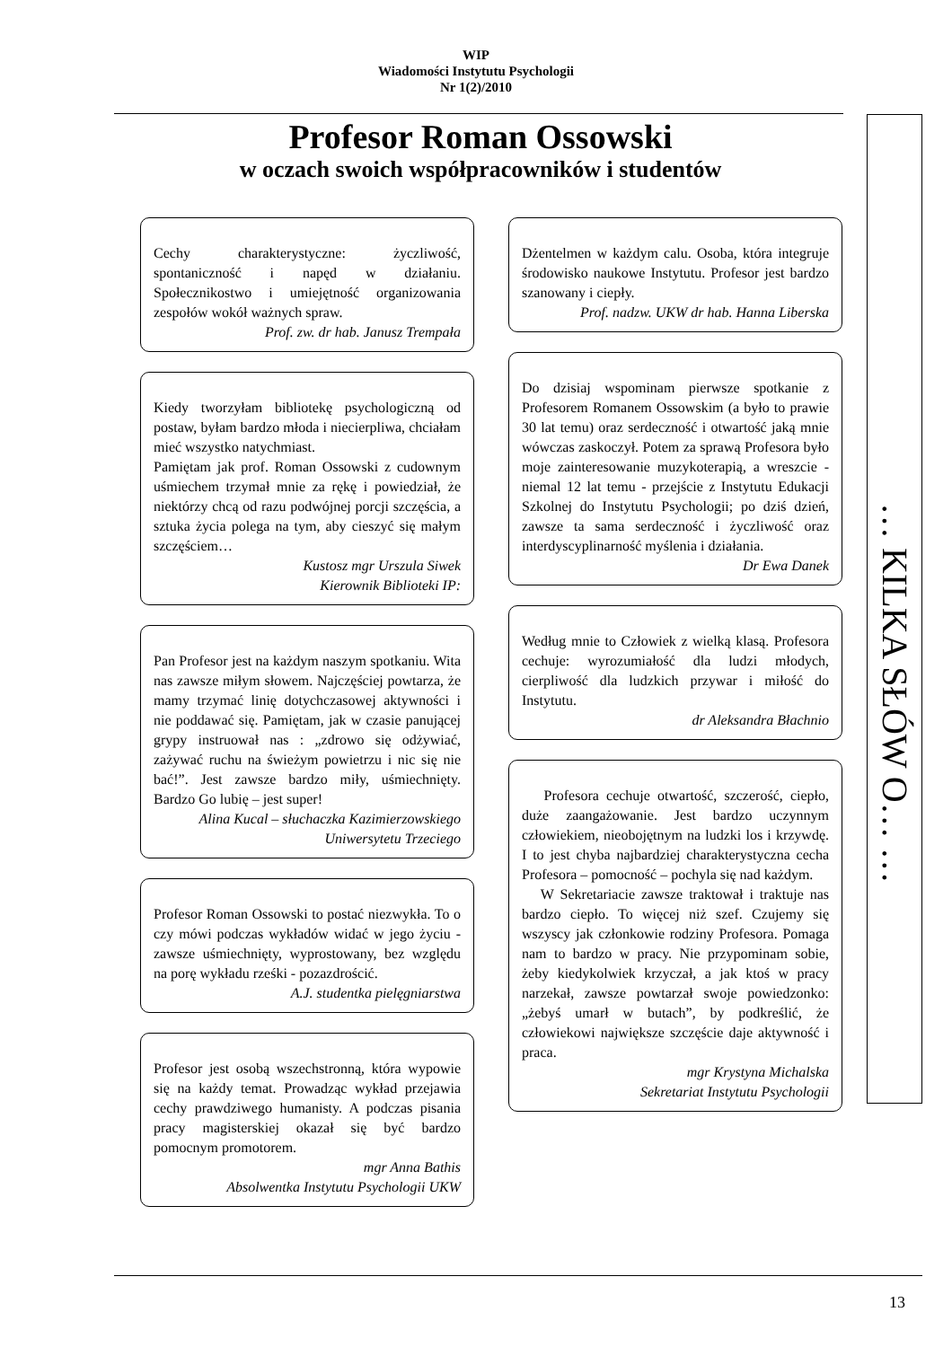WIP
Wiadomości Instytutu Psychologii
Nr 1(2)/2010
… KILKA SŁÓW O… …
Profesor Roman Ossowski
w oczach swoich współpracowników i studentów
Cechy charakterystyczne: życzliwość, spontaniczność i napęd w działaniu. Społecznikostwo i umiejętność organizowania zespołów wokół ważnych spraw.
Prof. zw. dr hab. Janusz Trempała
Kiedy tworzyłam bibliotekę psychologiczną od postaw, byłam bardzo młoda i niecierpliwa, chciałam mieć wszystko natychmiast.
Pamiętam jak prof. Roman Ossowski z cudownym uśmiechem trzymał mnie za rękę i powiedział, że niektórzy chcą od razu podwójnej porcji szczęścia, a sztuka życia polega na tym, aby cieszyć się małym szczęściem…
Kustosz mgr Urszula Siwek
Kierownik Biblioteki IP:
Pan Profesor jest na każdym naszym spotkaniu. Wita nas zawsze miłym słowem. Najczęściej powtarza, że mamy trzymać linię dotychczasowej aktywności i nie poddawać się. Pamiętam, jak w czasie panującej grypy instruował nas : „zdrowo się odżywiać, zażywać ruchu na świeżym powietrzu i nic się nie bać!”. Jest zawsze bardzo miły, uśmiechnięty. Bardzo Go lubię – jest super!
Alina Kucal – słuchaczka Kazimierzowskiego Uniwersytetu Trzeciego
Profesor Roman Ossowski to postać niezwykła. To o czy mówi podczas wykładów widać w jego życiu - zawsze uśmiechnięty, wyprostowany, bez względu na porę wykładu rześki - pozazdrościć.
A.J. studentka pielęgniarstwa
Profesor jest osobą wszechstronną, która wypowie się na każdy temat. Prowadząc wykład przejawia cechy prawdziwego humanisty. A podczas pisania pracy magisterskiej okazał się być bardzo pomocnym promotorem.
mgr Anna Bathis
Absolwentka Instytutu Psychologii UKW
Dżentelmen w każdym calu. Osoba, która integruje środowisko naukowe Instytutu. Profesor jest bardzo szanowany i ciepły.
Prof. nadzw. UKW dr hab. Hanna Liberska
Do dzisiaj wspominam pierwsze spotkanie z Profesorem Romanem Ossowskim (a było to prawie 30 lat temu) oraz serdeczność i otwartość jaką mnie wówczas zaskoczył. Potem za sprawą Profesora było moje zainteresowanie muzykoterapią, a wreszcie - niemal 12 lat temu - przejście z Instytutu Edukacji Szkolnej do Instytutu Psychologii; po dziś dzień, zawsze ta sama serdeczność i życzliwość oraz interdyscyplinarność myślenia i działania.
Dr Ewa Danek
Według mnie to Człowiek z wielką klasą. Profesora cechuje: wyrozumiałość dla ludzi młodych, cierpliwość dla ludzkich przywar i miłość do Instytutu.
dr Aleksandra Błachnio
Profesora cechuje otwartość, szczerość, ciepło, duże zaangażowanie. Jest bardzo uczynnym człowiekiem, nieobojętnym na ludzki los i krzywdę. I to jest chyba najbardziej charakterystyczna cecha Profesora – pomocność – pochyla się nad każdym.
W Sekretariacie zawsze traktował i traktuje nas bardzo ciepło. To więcej niż szef. Czujemy się wszyscy jak członkowie rodziny Profesora. Pomaga nam to bardzo w pracy. Nie przypominam sobie, żeby kiedykolwiek krzyczał, a jak ktoś w pracy narzekał, zawsze powtarzał swoje powiedzonko: „żebyś umarł w butach”, by podkreślić, że człowiekowi największe szczęście daje aktywność i praca.
mgr Krystyna Michalska
Sekretariat Instytutu Psychologii
13